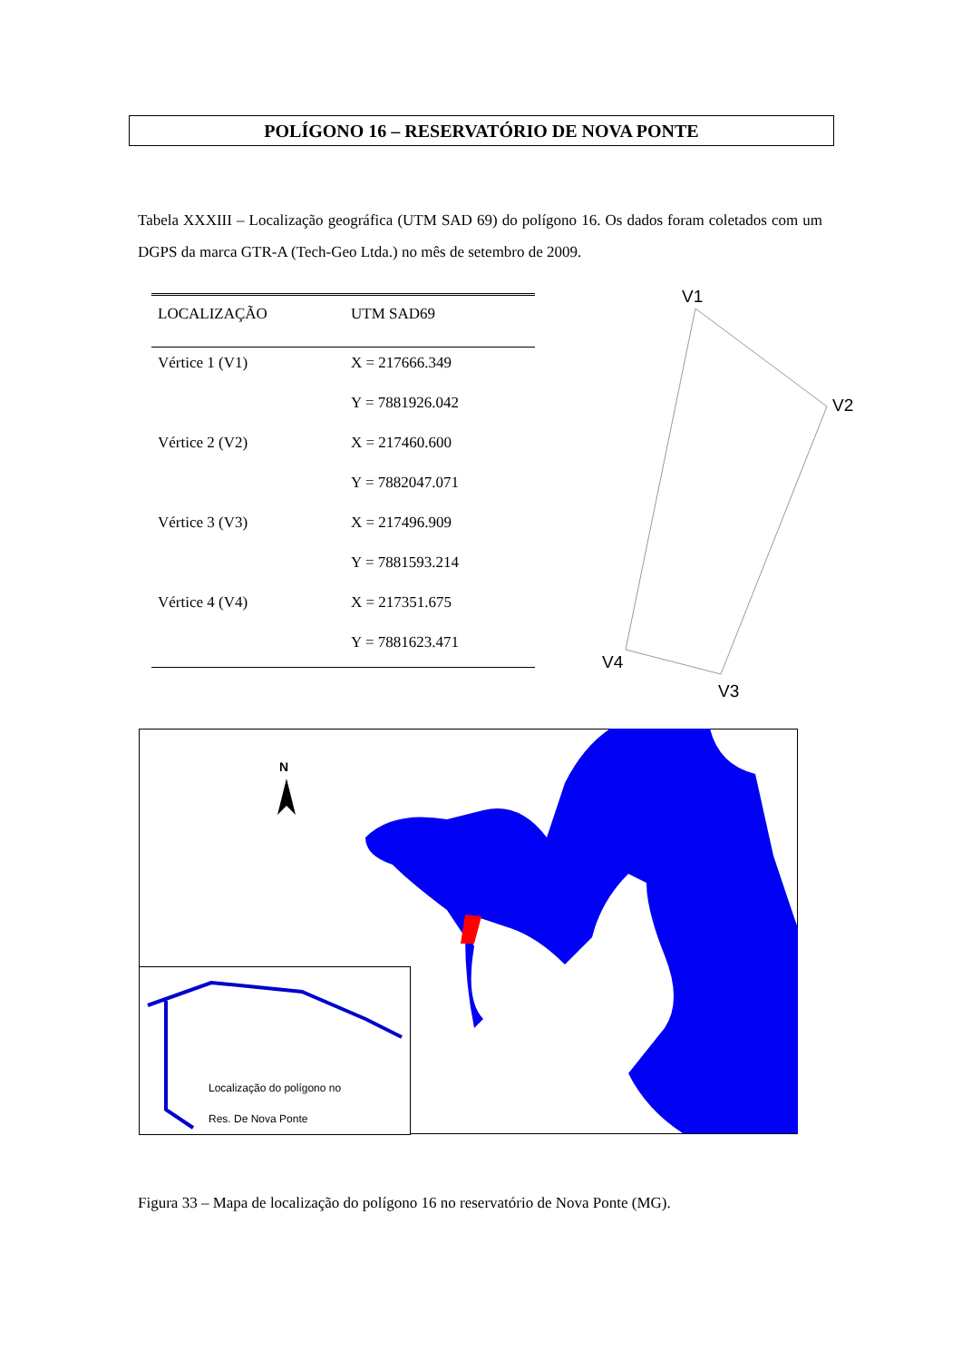POLÍGONO 16 – RESERVATÓRIO DE NOVA PONTE
Tabela XXXIII – Localização geográfica (UTM SAD 69) do polígono 16. Os dados foram coletados com um DGPS da marca GTR-A (Tech-Geo Ltda.) no mês de setembro de 2009.
| LOCALIZAÇÃO | UTM SAD69 |
| --- | --- |
| Vértice 1 (V1) | X = 217666.349 |
| | Y = 7881926.042 |
| Vértice 2 (V2) | X = 217460.600 |
| | Y = 7882047.071 |
| Vértice 3 (V3) | X = 217496.909 |
| | Y = 7881593.214 |
| Vértice 4 (V4) | X = 217351.675 |
| | Y = 7881623.471 |
V1
V2
V3
V4
N
Localização do polígono no
Res. De Nova Ponte
Figura 33 – Mapa de localização do polígono 16 no reservatório de Nova Ponte (MG).